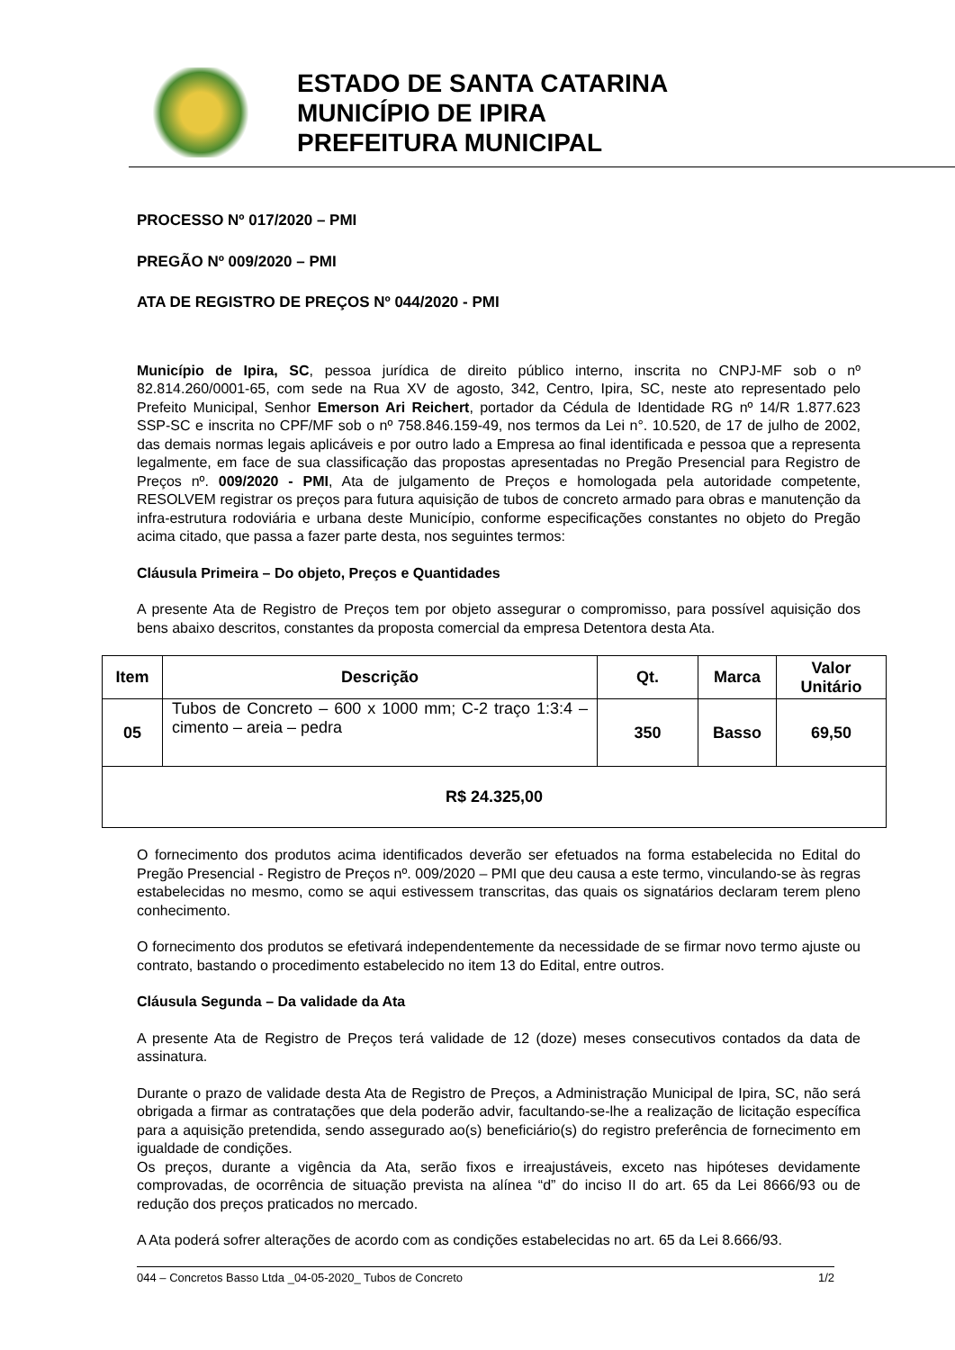ESTADO DE SANTA CATARINA
MUNICÍPIO DE IPIRA
PREFEITURA MUNICIPAL
PROCESSO Nº 017/2020 – PMI
PREGÃO Nº 009/2020 – PMI
ATA DE REGISTRO DE PREÇOS Nº 044/2020 - PMI
Município de Ipira, SC, pessoa jurídica de direito público interno, inscrita no CNPJ-MF sob o nº 82.814.260/0001-65, com sede na Rua XV de agosto, 342, Centro, Ipira, SC, neste ato representado pelo Prefeito Municipal, Senhor Emerson Ari Reichert, portador da Cédula de Identidade RG nº 14/R 1.877.623 SSP-SC e inscrita no CPF/MF sob o nº 758.846.159-49, nos termos da Lei n°. 10.520, de 17 de julho de 2002, das demais normas legais aplicáveis e por outro lado a Empresa ao final identificada e pessoa que a representa legalmente, em face de sua classificação das propostas apresentadas no Pregão Presencial para Registro de Preços nº. 009/2020 - PMI, Ata de julgamento de Preços e homologada pela autoridade competente, RESOLVEM registrar os preços para futura aquisição de tubos de concreto armado para obras e manutenção da infra-estrutura rodoviária e urbana deste Município, conforme especificações constantes no objeto do Pregão acima citado, que passa a fazer parte desta, nos seguintes termos:
Cláusula Primeira – Do objeto, Preços e Quantidades
A presente Ata de Registro de Preços tem por objeto assegurar o compromisso, para possível aquisição dos bens abaixo descritos, constantes da proposta comercial da empresa Detentora desta Ata.
| Item | Descrição | Qt. | Marca | Valor Unitário |
| --- | --- | --- | --- | --- |
| 05 | Tubos de Concreto – 600 x 1000 mm; C-2 traço 1:3:4 – cimento – areia – pedra | 350 | Basso | 69,50 |
| R$ 24.325,00 | | | | |
O fornecimento dos produtos acima identificados deverão ser efetuados na forma estabelecida no Edital do Pregão Presencial - Registro de Preços nº. 009/2020 – PMI que deu causa a este termo, vinculando-se às regras estabelecidas no mesmo, como se aqui estivessem transcritas, das quais os signatários declaram terem pleno conhecimento.
O fornecimento dos produtos se efetivará independentemente da necessidade de se firmar novo termo ajuste ou contrato, bastando o procedimento estabelecido no item 13 do Edital, entre outros.
Cláusula Segunda – Da validade da Ata
A presente Ata de Registro de Preços terá validade de 12 (doze) meses consecutivos contados da data de assinatura.
Durante o prazo de validade desta Ata de Registro de Preços, a Administração Municipal de Ipira, SC, não será obrigada a firmar as contratações que dela poderão advir, facultando-se-lhe a realização de licitação específica para a aquisição pretendida, sendo assegurado ao(s) beneficiário(s) do registro preferência de fornecimento em igualdade de condições.
Os preços, durante a vigência da Ata, serão fixos e irreajustáveis, exceto nas hipóteses devidamente comprovadas, de ocorrência de situação prevista na alínea “d” do inciso II do art. 65 da Lei 8666/93 ou de redução dos preços praticados no mercado.
A Ata poderá sofrer alterações de acordo com as condições estabelecidas no art. 65 da Lei 8.666/93.
044 – Concretos Basso Ltda _04-05-2020_ Tubos de Concreto 1/2